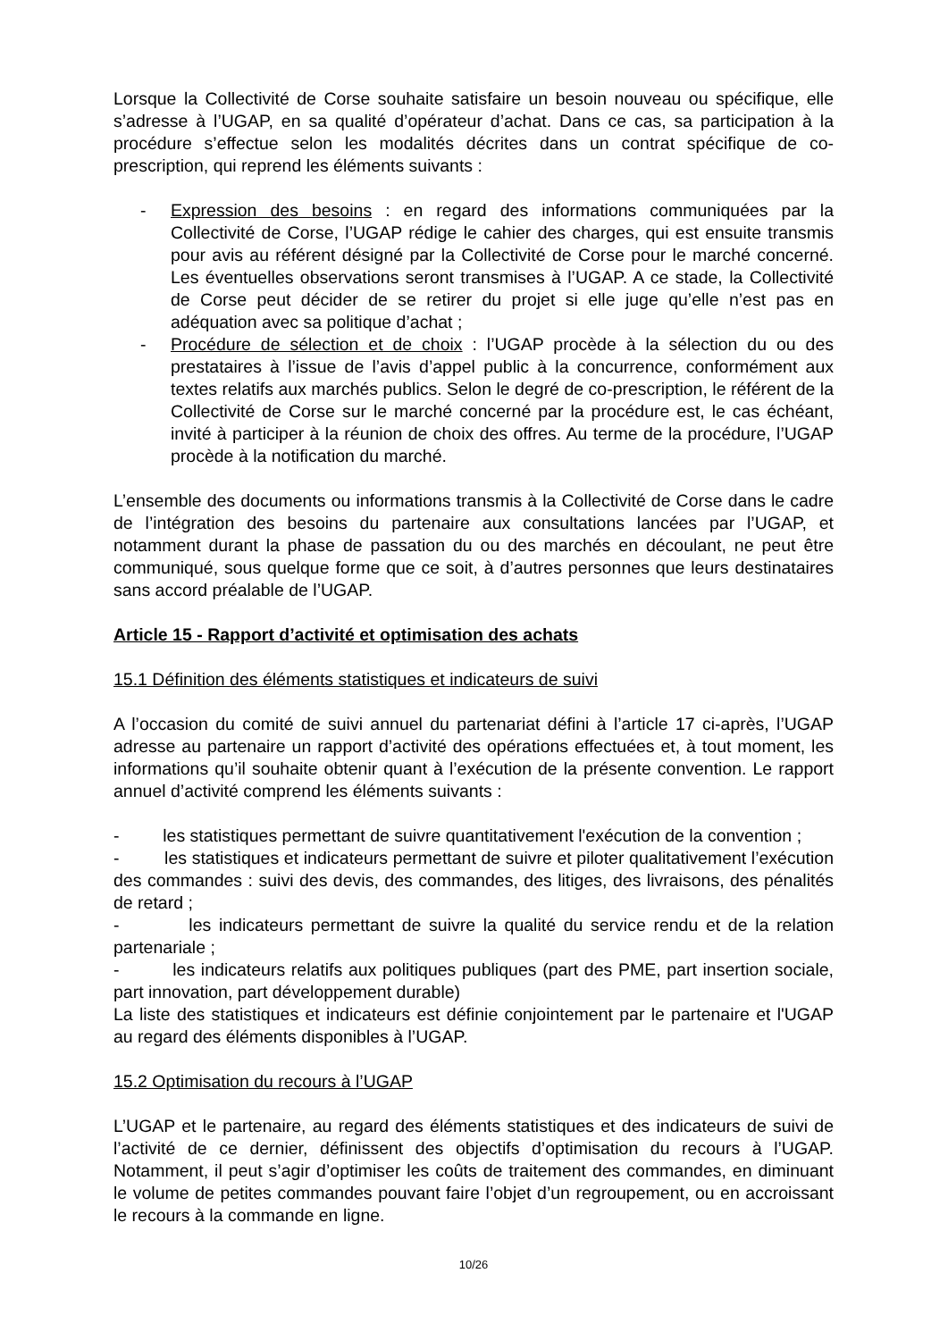Lorsque la Collectivité de Corse souhaite satisfaire un besoin nouveau ou spécifique, elle s’adresse à l’UGAP, en sa qualité d’opérateur d’achat. Dans ce cas, sa participation à la procédure s’effectue selon les modalités décrites dans un contrat spécifique de co-prescription, qui reprend les éléments suivants :
- Expression des besoins : en regard des informations communiquées par la Collectivité de Corse, l’UGAP rédige le cahier des charges, qui est ensuite transmis pour avis au référent désigné par la Collectivité de Corse pour le marché concerné. Les éventuelles observations seront transmises à l’UGAP. A ce stade, la Collectivité de Corse peut décider de se retirer du projet si elle juge qu’elle n’est pas en adéquation avec sa politique d’achat ;
- Procédure de sélection et de choix : l’UGAP procède à la sélection du ou des prestataires à l’issue de l’avis d’appel public à la concurrence, conformément aux textes relatifs aux marchés publics. Selon le degré de co-prescription, le référent de la Collectivité de Corse sur le marché concerné par la procédure est, le cas échéant, invité à participer à la réunion de choix des offres. Au terme de la procédure, l’UGAP procède à la notification du marché.
L’ensemble des documents ou informations transmis à la Collectivité de Corse dans le cadre de l’intégration des besoins du partenaire aux consultations lancées par l’UGAP, et notamment durant la phase de passation du ou des marchés en découlant, ne peut être communiqué, sous quelque forme que ce soit, à d’autres personnes que leurs destinataires sans accord préalable de l’UGAP.
Article 15 - Rapport d’activité et optimisation des achats
15.1 Définition des éléments statistiques et indicateurs de suivi
A l’occasion du comité de suivi annuel du partenariat défini à l’article 17 ci-après, l’UGAP adresse au partenaire un rapport d’activité des opérations effectuées et, à tout moment, les informations qu’il souhaite obtenir quant à l’exécution de la présente convention. Le rapport annuel d’activité comprend les éléments suivants :
- les statistiques permettant de suivre quantitativement l'exécution de la convention ;
- les statistiques et indicateurs permettant de suivre et piloter qualitativement l’exécution des commandes : suivi des devis, des commandes, des litiges, des livraisons, des pénalités de retard ;
- les indicateurs permettant de suivre la qualité du service rendu et de la relation partenariale ;
- les indicateurs relatifs aux politiques publiques (part des PME, part insertion sociale, part innovation, part développement durable)
La liste des statistiques et indicateurs est définie conjointement par le partenaire et l'UGAP au regard des éléments disponibles à l’UGAP.
15.2 Optimisation du recours à l’UGAP
L’UGAP et le partenaire, au regard des éléments statistiques et des indicateurs de suivi de l’activité de ce dernier, définissent des objectifs d’optimisation du recours à l’UGAP. Notamment, il peut s’agir d’optimiser les coûts de traitement des commandes, en diminuant le volume de petites commandes pouvant faire l’objet d’un regroupement, ou en accroissant le recours à la commande en ligne.
10/26